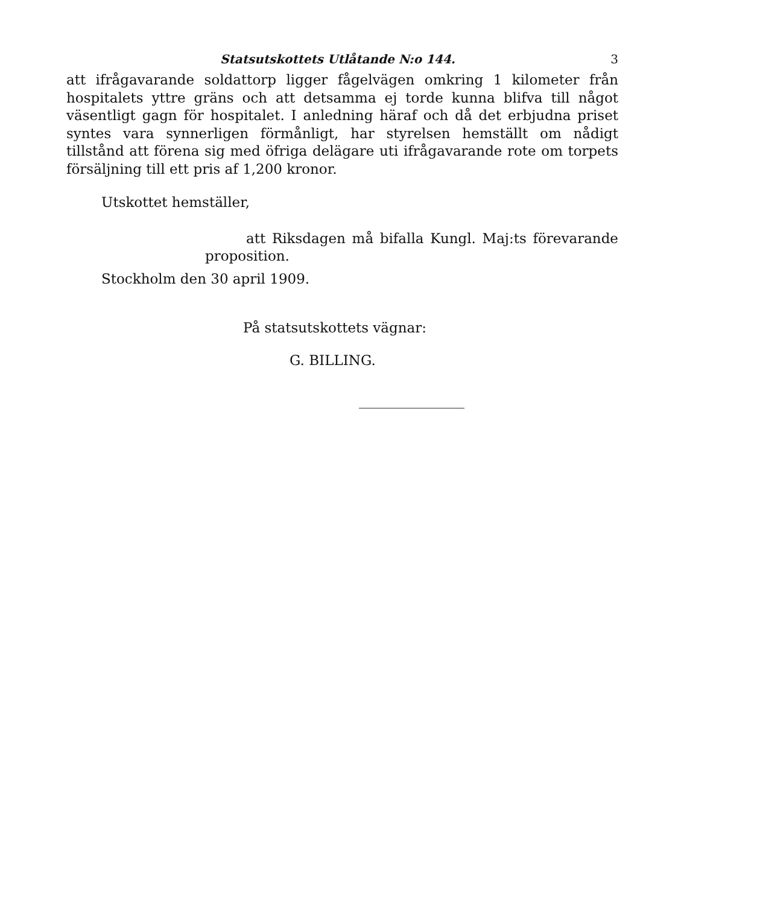Statsutskottets Utlåtande N:o 144. 3
att ifrågavarande soldattorp ligger fågelvägen omkring 1 kilometer från hospitalets yttre gräns och att detsamma ej torde kunna blifva till något väsentligt gagn för hospitalet. I anledning häraf och då det erbjudna priset syntes vara synnerligen förmånligt, har styrelsen hemställt om nådigt tillstånd att förena sig med öfriga delägare uti ifrågavarande rote om torpets försäljning till ett pris af 1,200 kronor.
Utskottet hemställer,
att Riksdagen må bifalla Kungl. Maj:ts förevarande proposition.
Stockholm den 30 april 1909.
På statsutskottets vägnar:
G. BILLING.